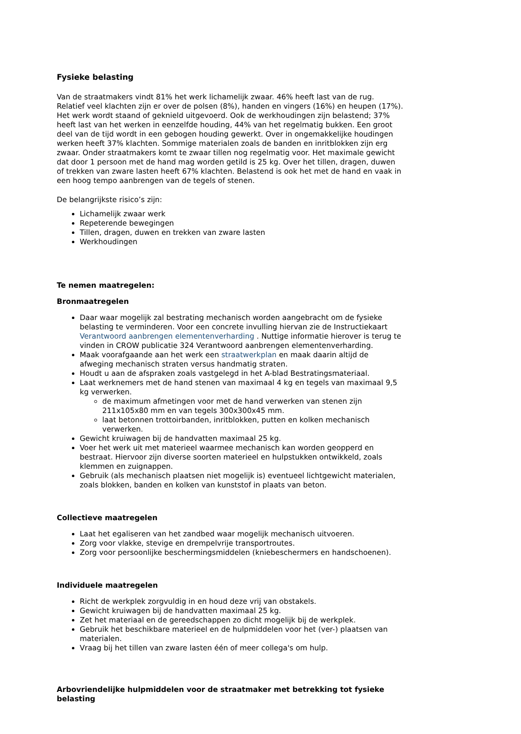Fysieke belasting
Van de straatmakers vindt 81% het werk lichamelijk zwaar. 46% heeft last van de rug. Relatief veel klachten zijn er over de polsen (8%), handen en vingers (16%) en heupen (17%). Het werk wordt staand of geknield uitgevoerd. Ook de werkhoudingen zijn belastend; 37% heeft last van het werken in eenzelfde houding, 44% van het regelmatig bukken. Een groot deel van de tijd wordt in een gebogen houding gewerkt. Over in ongemakkelijke houdingen werken heeft 37% klachten. Sommige materialen zoals de banden en inritblokken zijn erg zwaar. Onder straatmakers komt te zwaar tillen nog regelmatig voor. Het maximale gewicht dat door 1 persoon met de hand mag worden getild is 25 kg. Over het tillen, dragen, duwen of trekken van zware lasten heeft 67% klachten. Belastend is ook het met de hand en vaak in een hoog tempo aanbrengen van de tegels of stenen.
De belangrijkste risico’s zijn:
Lichamelijk zwaar werk
Repeterende bewegingen
Tillen, dragen, duwen en trekken van zware lasten
Werkhoudingen
Te nemen maatregelen:
Bronmaatregelen
Daar waar mogelijk zal bestrating mechanisch worden aangebracht om de fysieke belasting te verminderen. Voor een concrete invulling hiervan zie de Instructiekaart Verantwoord aanbrengen elementenverharding . Nuttige informatie hierover is terug te vinden in CROW publicatie 324 Verantwoord aanbrengen elementenverharding.
Maak voorafgaande aan het werk een straatwerkplan en maak daarin altijd de afweging mechanisch straten versus handmatig straten.
Houdt u aan de afspraken zoals vastgelegd in het A-blad Bestratingsmateriaal.
Laat werknemers met de hand stenen van maximaal 4 kg en tegels van maximaal 9,5 kg verwerken.
de maximum afmetingen voor met de hand verwerken van stenen zijn 211x105x80 mm en van tegels 300x300x45 mm.
laat betonnen trottoirbanden, inritblokken, putten en kolken mechanisch verwerken.
Gewicht kruiwagen bij de handvatten maximaal 25 kg.
Voer het werk uit met materieel waarmee mechanisch kan worden geopperd en bestraat. Hiervoor zijn diverse soorten materieel en hulpstukken ontwikkeld, zoals klemmen en zuignappen.
Gebruik (als mechanisch plaatsen niet mogelijk is) eventueel lichtgewicht materialen, zoals blokken, banden en kolken van kunststof in plaats van beton.
Collectieve maatregelen
Laat het egaliseren van het zandbed waar mogelijk mechanisch uitvoeren.
Zorg voor vlakke, stevige en drempelvrije transportroutes.
Zorg voor persoonlijke beschermingsmiddelen (kniebeschermers en handschoenen).
Individuele maatregelen
Richt de werkplek zorgvuldig in en houd deze vrij van obstakels.
Gewicht kruiwagen bij de handvatten maximaal 25 kg.
Zet het materiaal en de gereedschappen zo dicht mogelijk bij de werkplek.
Gebruik het beschikbare materieel en de hulpmiddelen voor het (ver-) plaatsen van materialen.
Vraag bij het tillen van zware lasten één of meer collega's om hulp.
Arbovriendelijke hulpmiddelen voor de straatmaker met betrekking tot fysieke belasting